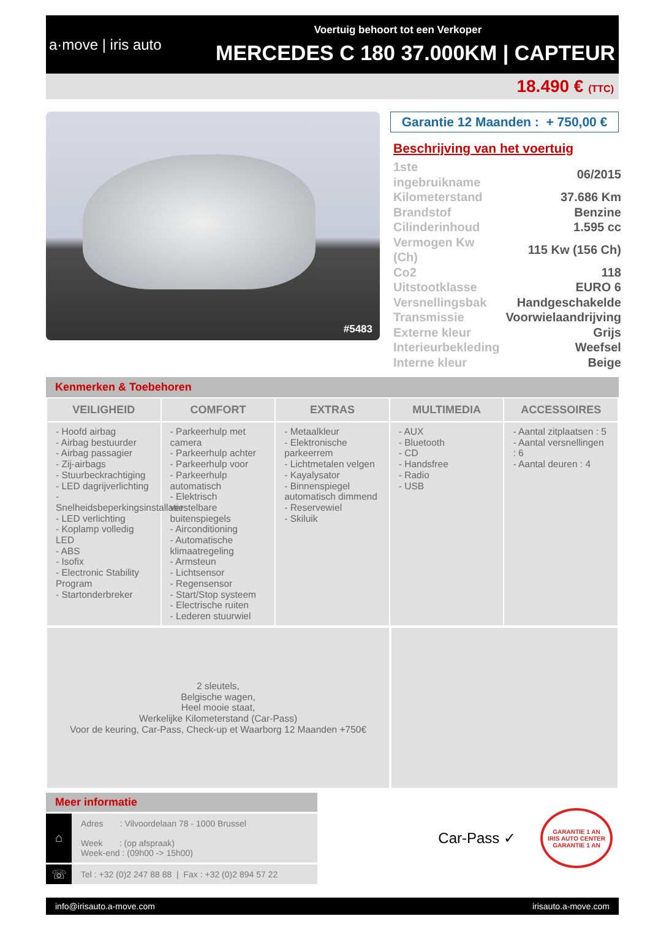a·move | iris auto
Voertuig behoort tot een Verkoper
MERCEDES C 180 37.000KM | CAPTEUR
18.490 € (TTC)
#5483
Garantie 12 Maanden : + 750,00 €
Beschrijving van het voertuig
| 1ste ingebruikname | 06/2015 |
| Kilometerstand | 37.686 Km |
| Brandstof | Benzine |
| Cilinderinhoud | 1.595 cc |
| Vermogen Kw (Ch) | 115 Kw (156 Ch) |
| Co2 | 118 |
| Uitstootklasse | EURO 6 |
| Versnellingsbak | Handgeschakelde |
| Transmissie | Voorwielaandrijving |
| Externe kleur | Grijs |
| Interieurbekleding | Weefsel |
| Interne kleur | Beige |
Kenmerken & Toebehoren
| VEILIGHEID | COMFORT | EXTRAS | MULTIMEDIA | ACCESSOIRES |
| --- | --- | --- | --- | --- |
| - Hoofd airbag - Airbag bestuurder - Airbag passagier - Zij-airbags - Stuurbeckrachtiging - LED dagrijverlichting - Snelheidsbeperkingsinstallatie - LED verlichting - Koplamp volledig LED - ABS - Isofix - Electronic Stability Program - Startonderbreker | - Parkeerhulp met camera - Parkeerhulp achter - Parkeerhulp voor - Parkeerhulp automatisch - Elektrisch verstelbare buitenspiegels - Airconditioning - Automatische klimaatregeling - Armsteun - Lichtsensor - Regensensor - Start/Stop systeem - Electrische ruiten - Lederen stuurwiel | - Metaalkleur - Elektronische parkeerrem - Lichtmetalen velgen - Kayalysator - Binnenspiegel automatisch dimmend - Reservewiel - Skiluik | - AUX - Bluetooth - CD - Handsfree - Radio - USB | - Aantal zitplaatsen : 5 - Aantal versnellingen : 6 - Aantal deuren : 4 |
2 sleutels,
Belgische wagen,
Heel mooie staat,
Werkelijke Kilometerstand (Car-Pass)
Voor de keuring, Car-Pass, Check-up et Waarborg 12 Maanden +750€
Meer informatie
⌂
Adres : Vilvoordelaan 78 - 1000 Brussel
Week : (op afspraak)
Week-end : (09h00 -> 15h00)
☏
Tel : +32 (0)2 247 88 88 | Fax : +32 (0)2 894 57 22
Car-Pass ✓
GARANTIE 1 AN
IRIS AUTO CENTER
GARANTIE 1 AN
info@irisauto.a-move.com irisauto.a-move.com